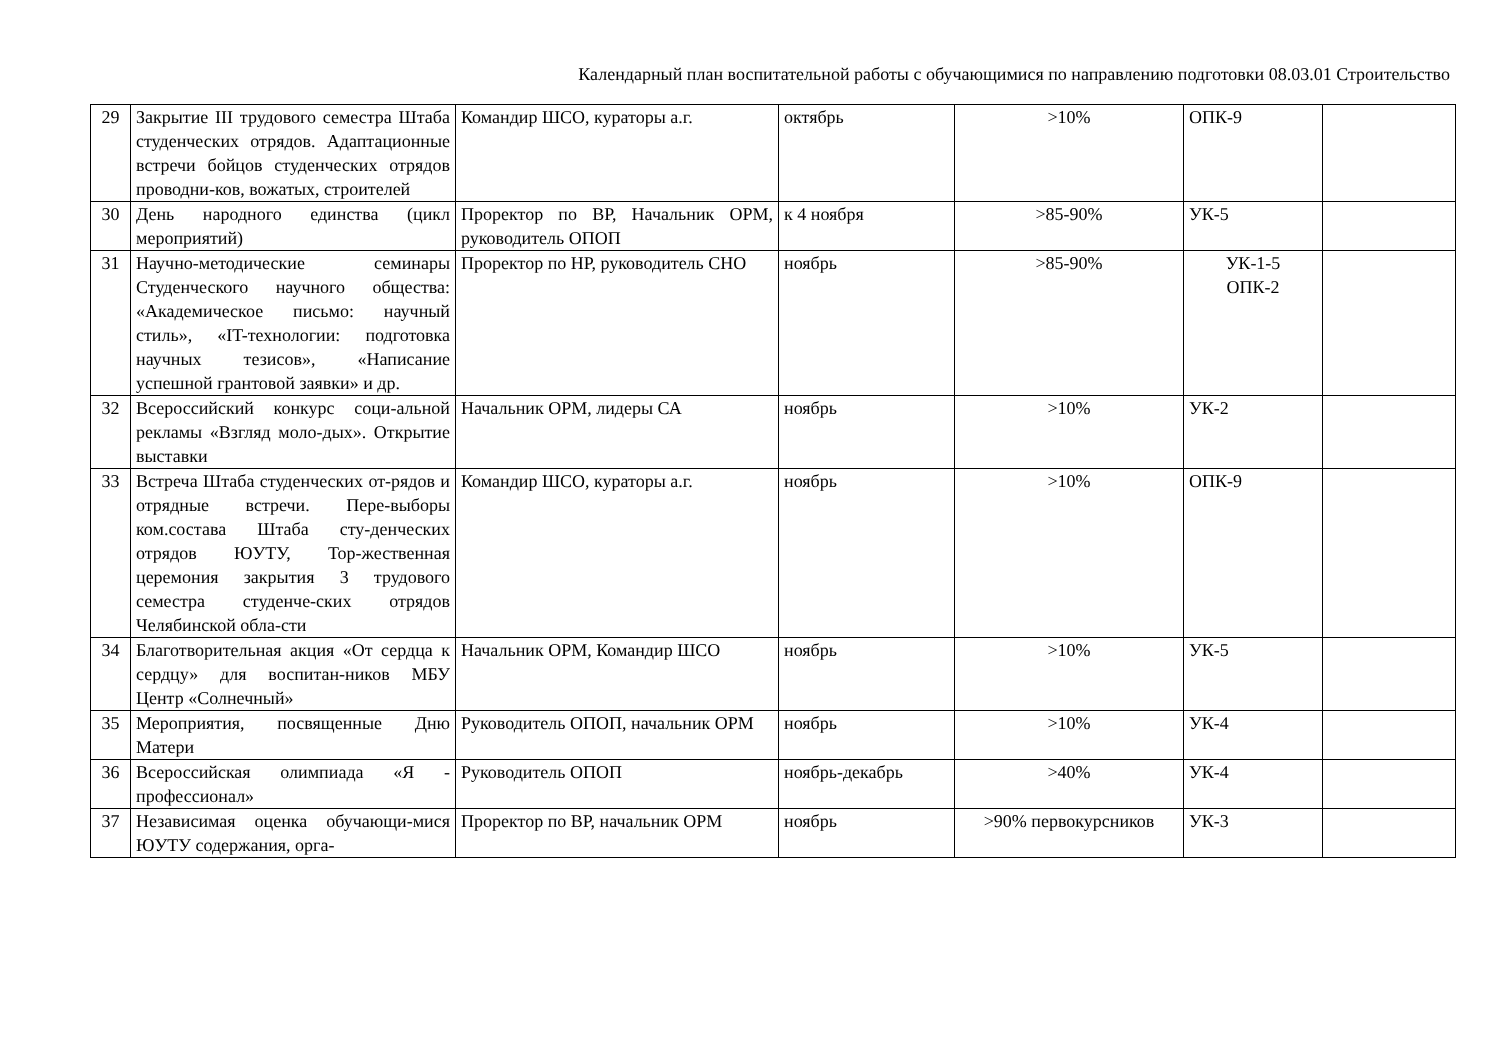Календарный план воспитательной работы с обучающимися по направлению подготовки 08.03.01 Строительство
| 29 | Закрытие III трудового семестра Штаба студенческих отрядов. Адаптационные встречи бойцов студенческих отрядов проводни-ков, вожатых, строителей | Командир ШСО, кураторы а.г. | октябрь | >10% | ОПК-9 | |
| 30 | День народного единства (цикл мероприятий) | Проректор по ВР, Начальник ОРМ, руководитель ОПОП | к 4 ноября | >85-90% | УК-5 | |
| 31 | Научно-методические семинары Студенческого научного общества: «Академическое письмо: научный стиль», «IT-технологии: подготовка научных тезисов», «Написание успешной грантовой заявки» и др. | Проректор по НР, руководитель СНО | ноябрь | >85-90% | УК-1-5 ОПК-2 | |
| 32 | Всероссийский конкурс соци-альной рекламы «Взгляд моло-дых». Открытие выставки | Начальник ОРМ, лидеры СА | ноябрь | >10% | УК-2 | |
| 33 | Встреча Штаба студенческих от-рядов и отрядные встречи. Пере-выборы ком.состава Штаба сту-денческих отрядов ЮУТУ, Тор-жественная церемония закрытия 3 трудового семестра студенче-ских отрядов Челябинской обла-сти | Командир ШСО, кураторы а.г. | ноябрь | >10% | ОПК-9 | |
| 34 | Благотворительная акция «От сердца к сердцу» для воспитан-ников МБУ Центр «Солнечный» | Начальник ОРМ, Командир ШСО | ноябрь | >10% | УК-5 | |
| 35 | Мероприятия, посвященные Дню Матери | Руководитель ОПОП, начальник ОРМ | ноябрь | >10% | УК-4 | |
| 36 | Всероссийская олимпиада «Я - профессионал» | Руководитель ОПОП | ноябрь-декабрь | >40% | УК-4 | |
| 37 | Независимая оценка обучающи-мися ЮУТУ содержания, орга- | Проректор по ВР, начальник ОРМ | ноябрь | >90% первокурсников | УК-3 | |